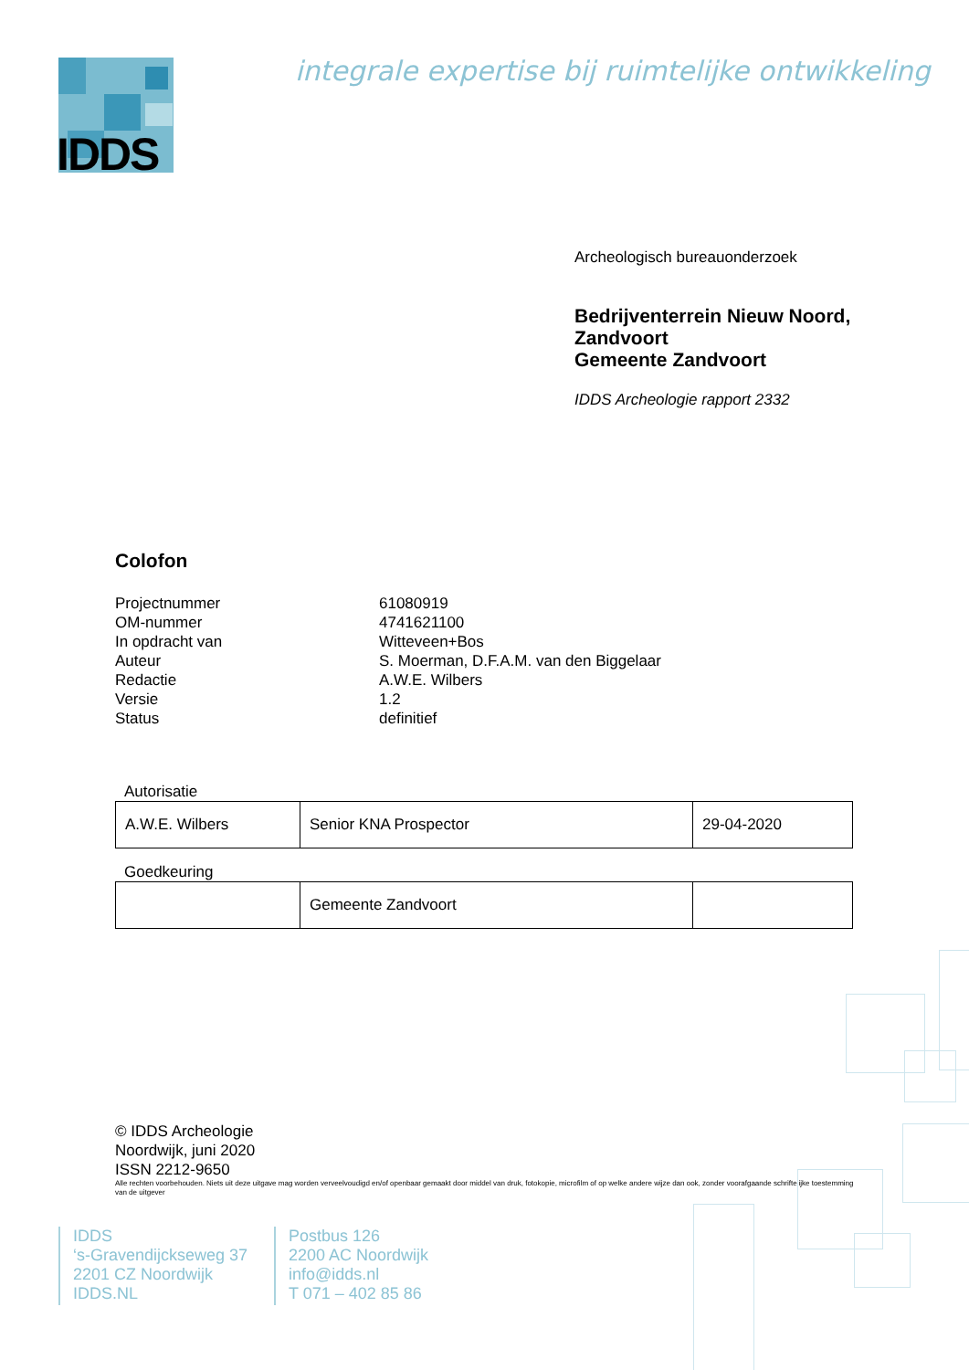IDDS
integrale expertise bij ruimtelijke ontwikkeling
Archeologisch bureauonderzoek
Bedrijventerrein Nieuw Noord,
Zandvoort
Gemeente Zandvoort
IDDS Archeologie rapport 2332
Colofon
| Projectnummer | 61080919 |
| OM-nummer | 4741621100 |
| In opdracht van | Witteveen+Bos |
| Auteur | S. Moerman, D.F.A.M. van den Biggelaar |
| Redactie | A.W.E. Wilbers |
| Versie | 1.2 |
| Status | definitief |
Autorisatie
| A.W.E. Wilbers | Senior KNA Prospector | 29-04-2020 |
Goedkeuring
| | Gemeente Zandvoort | |
© IDDS Archeologie
Noordwijk, juni 2020
ISSN 2212-9650
Alle rechten voorbehouden. Niets uit deze uitgave mag worden verveelvoudigd en/of openbaar gemaakt door middel van druk, fotokopie, microfilm of op welke andere wijze dan ook, zonder voorafgaande schriftelijke toestemming van de uitgever
IDDS
‘s-Gravendijckseweg 37
2201 CZ Noordwijk
IDDS.NL
Postbus 126
2200 AC Noordwijk
info@idds.nl
T 071 – 402 85 86